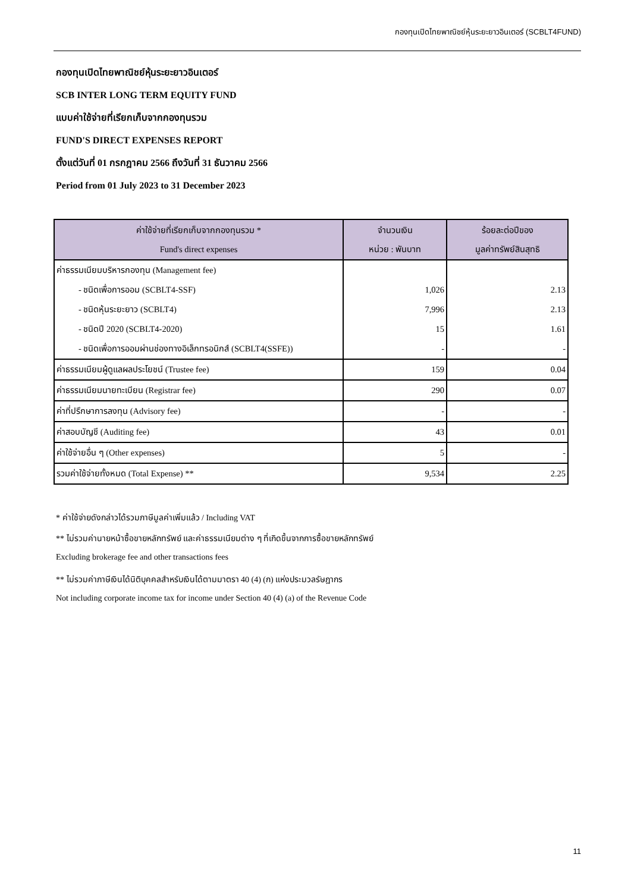กองทุนเปิดไทยพาณิชย์หุ้นระยะยาวอินเตอร์ (SCBLT4FUND)
กองทุนเปิดไทยพาณิชย์หุ้นระยะยาวอินเตอร์
SCB INTER LONG TERM EQUITY FUND
แบบค่าใช้จ่ายที่เรียกเก็บจากกองทุนรวม
FUND'S DIRECT EXPENSES REPORT
ตั้งแต่วันที่ 01 กรกฎาคม 2566 ถึงวันที่ 31 ธันวาคม 2566
Period from 01 July 2023 to 31 December 2023
| ค่าใช้จ่ายที่เรียกเก็บจากกองทุนรวม * Fund's direct expenses | จำนวนเงิน หน่วย : พันบาท | ร้อยละต่อปีของ มูลค่าทรัพย์สินสุทธิ |
| --- | --- | --- |
| ค่าธรรมเนียมบริหารกองทุน (Management fee) | | |
| - ชนิดเพื่อการออม (SCBLT4-SSF) | 1,026 | 2.13 |
| - ชนิดหุ้นระยะยาว (SCBLT4) | 7,996 | 2.13 |
| - ชนิดปี 2020 (SCBLT4-2020) | 15 | 1.61 |
| - ชนิดเพื่อการออมผ่านช่องทางอิเล็กทรอนิกส์ (SCBLT4(SSFE)) | - | - |
| ค่าธรรมเนียมผู้ดูแลผลประโยชน์ (Trustee fee) | 159 | 0.04 |
| ค่าธรรมเนียมนายทะเบียน (Registrar fee) | 290 | 0.07 |
| ค่าที่ปรึกษาการลงทุน (Advisory fee) | - | - |
| ค่าสอบบัญชี (Auditing fee) | 43 | 0.01 |
| ค่าใช้จ่ายอื่น ๆ (Other expenses) | 5 | - |
| รวมค่าใช้จ่ายทั้งหมด (Total Expense) ** | 9,534 | 2.25 |
* ค่าใช้จ่ายดังกล่าวได้รวมภาษีมูลค่าเพิ่มแล้ว / Including VAT
** ไม่รวมค่านายหน้าซื้อขายหลักทรัพย์ และค่าธรรมเนียมต่าง ๆ ที่เกิดขึ้นจากการซื้อขายหลักทรัพย์
Excluding brokerage fee and other transactions fees
** ไม่รวมค่าภาษีเงินได้นิติบุคคลสำหรับเงินได้ตามมาตรา 40 (4) (ก) แห่งประมวลรัษฎากร
Not including corporate income tax for income under Section 40 (4) (a) of the Revenue Code
11